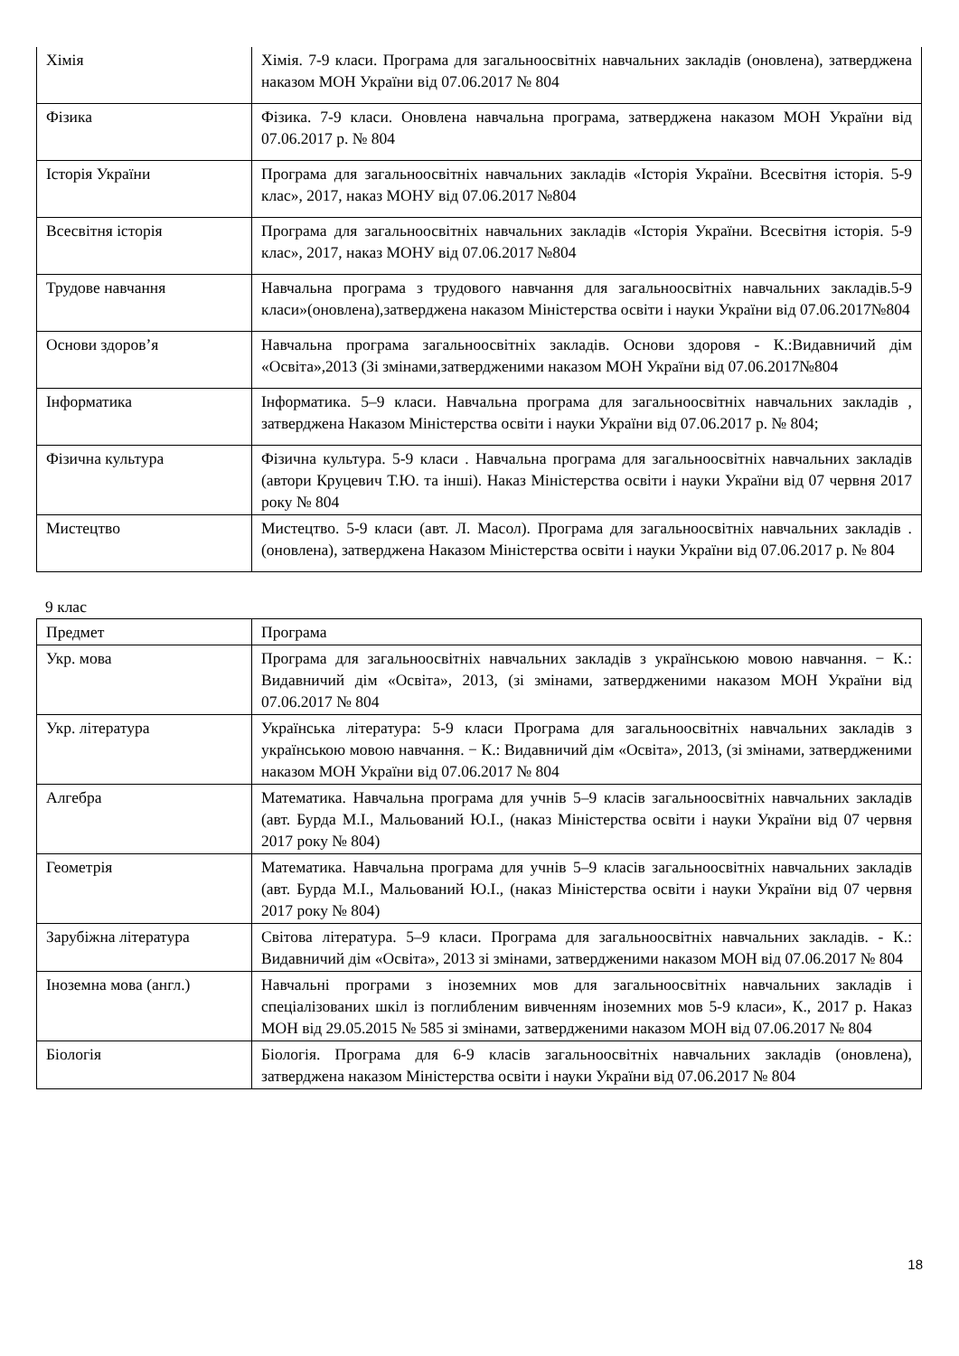| Хімія | Хімія. 7-9 класи. Програма для загальноосвітніх навчальних закладів (оновлена), затверджена наказом МОН України від 07.06.2017 № 804 |
| Фізика | Фізика. 7-9 класи. Оновлена навчальна програма, затверджена наказом МОН України від 07.06.2017 р. № 804 |
| Історія України | Програма для загальноосвітніх навчальних закладів «Історія України. Всесвітня історія. 5-9 клас», 2017, наказ МОНУ від 07.06.2017 №804 |
| Всесвітня історія | Програма для загальноосвітніх навчальних закладів «Історія України. Всесвітня історія. 5-9 клас», 2017, наказ МОНУ від 07.06.2017 №804 |
| Трудове навчання | Навчальна програма з трудового навчання для загальноосвітніх навчальних закладів.5-9 класи»(оновлена),затверджена наказом Міністерства освіти і науки України від 07.06.2017№804 |
| Основи здоров’я | Навчальна програма загальноосвітніх закладів. Основи здоровя - К.:Видавничий дім «Освіта»,2013 (Зі змінами,затвердженими наказом МОН України від 07.06.2017№804 |
| Інформатика | Інформатика. 5–9 класи. Навчальна програма для загальноосвітніх навчальних закладів , затверджена Наказом Міністерства освіти і науки України від 07.06.2017 р. № 804; |
| Фізична культура | Фізична культура. 5-9 класи . Навчальна програма для загальноосвітніх навчальних закладів (автори Круцевич Т.Ю. та інші). Наказ Міністерства освіти і науки України від 07 червня 2017 року № 804 |
| Мистецтво | Мистецтво. 5-9 класи (авт. Л. Масол). Програма для загальноосвітніх навчальних закладів . (оновлена), затверджена Наказом Міністерства освіти і науки України від 07.06.2017 р. № 804 |
9 клас
| Предмет | Програма |
| --- | --- |
| Укр. мова | Програма для загальноосвітніх навчальних закладів з українською мовою навчання. − К.: Видавничий дім «Освіта», 2013, (зі змінами, затвердженими наказом МОН України від 07.06.2017 № 804 |
| Укр. література | Українська література: 5-9 класи Програма для загальноосвітніх навчальних закладів з українською мовою навчання. − К.: Видавничий дім «Освіта», 2013, (зі змінами, затвердженими наказом МОН України від 07.06.2017 № 804 |
| Алгебра | Математика. Навчальна програма для учнів 5–9 класів загальноосвітніх навчальних закладів (авт. Бурда М.І., Мальований Ю.І., (наказ Міністерства освіти і науки України від 07 червня 2017 року № 804) |
| Геометрія | Математика. Навчальна програма для учнів 5–9 класів загальноосвітніх навчальних закладів (авт. Бурда М.І., Мальований Ю.І., (наказ Міністерства освіти і науки України від 07 червня 2017 року № 804) |
| Зарубіжна література | Світова література. 5–9 класи. Програма для загальноосвітніх навчальних закладів. - К.: Видавничий дім «Освіта», 2013 зі змінами, затвердженими наказом МОН від 07.06.2017 № 804 |
| Іноземна мова (англ.) | Навчальні програми з іноземних мов для загальноосвітніх навчальних закладів і спеціалізованих шкіл із поглибленим вивченням іноземних мов 5-9 класи», К., 2017 р. Наказ МОН від 29.05.2015 № 585 зі змінами, затвердженими наказом МОН від 07.06.2017 № 804 |
| Біологія | Біологія. Програма для 6-9 класів загальноосвітніх навчальних закладів (оновлена), затверджена наказом Міністерства освіти і науки України від 07.06.2017 № 804 |
18